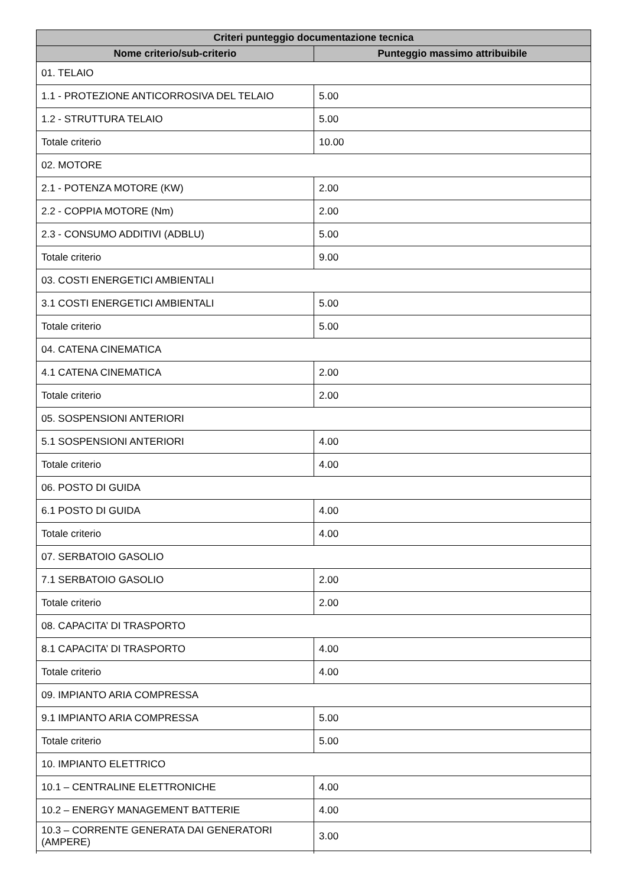| Criteri punteggio documentazione tecnica | |
| --- | --- |
| Nome criterio/sub-criterio | Punteggio massimo attribuibile |
| 01. TELAIO | |
| 1.1 - PROTEZIONE ANTICORROSIVA DEL TELAIO | 5.00 |
| 1.2 - STRUTTURA TELAIO | 5.00 |
| Totale criterio | 10.00 |
| 02. MOTORE | |
| 2.1 - POTENZA MOTORE (KW) | 2.00 |
| 2.2 - COPPIA MOTORE (Nm) | 2.00 |
| 2.3 - CONSUMO ADDITIVI (ADBLU) | 5.00 |
| Totale criterio | 9.00 |
| 03. COSTI ENERGETICI AMBIENTALI | |
| 3.1 COSTI ENERGETICI AMBIENTALI | 5.00 |
| Totale criterio | 5.00 |
| 04. CATENA CINEMATICA | |
| 4.1 CATENA CINEMATICA | 2.00 |
| Totale criterio | 2.00 |
| 05. SOSPENSIONI ANTERIORI | |
| 5.1 SOSPENSIONI ANTERIORI | 4.00 |
| Totale criterio | 4.00 |
| 06. POSTO DI GUIDA | |
| 6.1 POSTO DI GUIDA | 4.00 |
| Totale criterio | 4.00 |
| 07. SERBATOIO GASOLIO | |
| 7.1 SERBATOIO GASOLIO | 2.00 |
| Totale criterio | 2.00 |
| 08. CAPACITA’ DI TRASPORTO | |
| 8.1 CAPACITA’ DI TRASPORTO | 4.00 |
| Totale criterio | 4.00 |
| 09. IMPIANTO ARIA COMPRESSA | |
| 9.1 IMPIANTO ARIA COMPRESSA | 5.00 |
| Totale criterio | 5.00 |
| 10. IMPIANTO ELETTRICO | |
| 10.1 – CENTRALINE ELETTRONICHE | 4.00 |
| 10.2 – ENERGY MANAGEMENT BATTERIE | 4.00 |
| 10.3 – CORRENTE GENERATA DAI GENERATORI (AMPERE) | 3.00 |